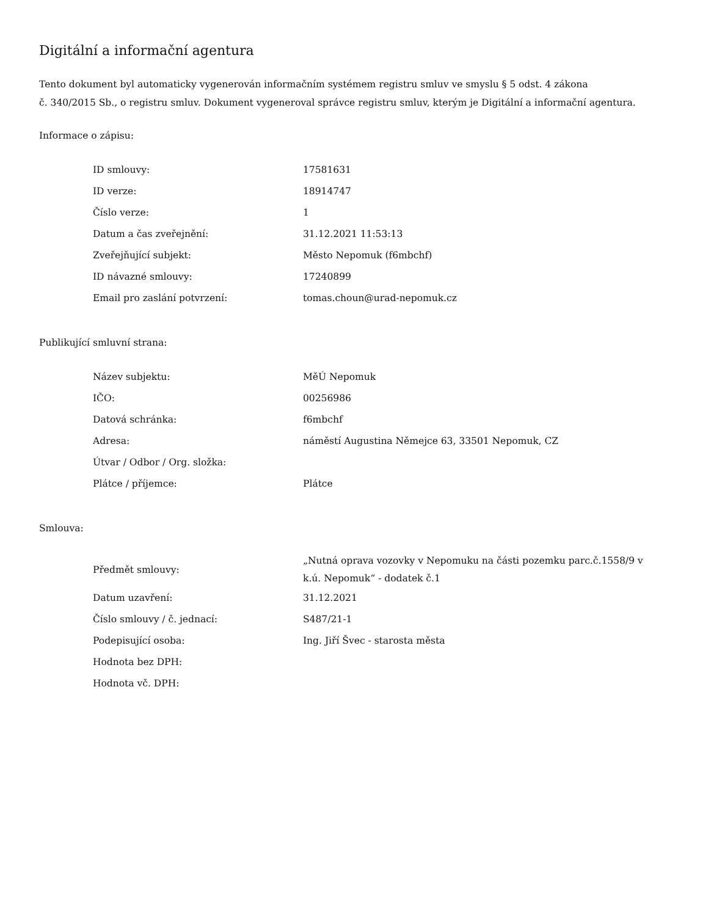Digitální a informační agentura
Tento dokument byl automaticky vygenerován informačním systémem registru smluv ve smyslu § 5 odst. 4 zákona
č. 340/2015 Sb., o registru smluv. Dokument vygeneroval správce registru smluv, kterým je Digitální a informační agentura.
Informace o zápisu:
| ID smlouvy: | 17581631 |
| ID verze: | 18914747 |
| Číslo verze: | 1 |
| Datum a čas zveřejnění: | 31.12.2021 11:53:13 |
| Zveřejňující subjekt: | Město Nepomuk (f6mbchf) |
| ID návazné smlouvy: | 17240899 |
| Email pro zaslání potvrzení: | tomas.choun@urad-nepomuk.cz |
Publikující smluvní strana:
| Název subjektu: | MěÚ Nepomuk |
| IČO: | 00256986 |
| Datová schránka: | f6mbchf |
| Adresa: | náměstí Augustina Němejce 63, 33501 Nepomuk, CZ |
| Útvar / Odbor / Org. složka: | |
| Plátce / příjemce: | Plátce |
Smlouva:
| Předmět smlouvy: | „Nutná oprava vozovky v Nepomuku na části pozemku parc.č.1558/9 v k.ú. Nepomuk“ - dodatek č.1 |
| Datum uzavření: | 31.12.2021 |
| Číslo smlouvy / č. jednací: | S487/21-1 |
| Podepisující osoba: | Ing. Jiří Švec - starosta města |
| Hodnota bez DPH: | |
| Hodnota vč. DPH: | |